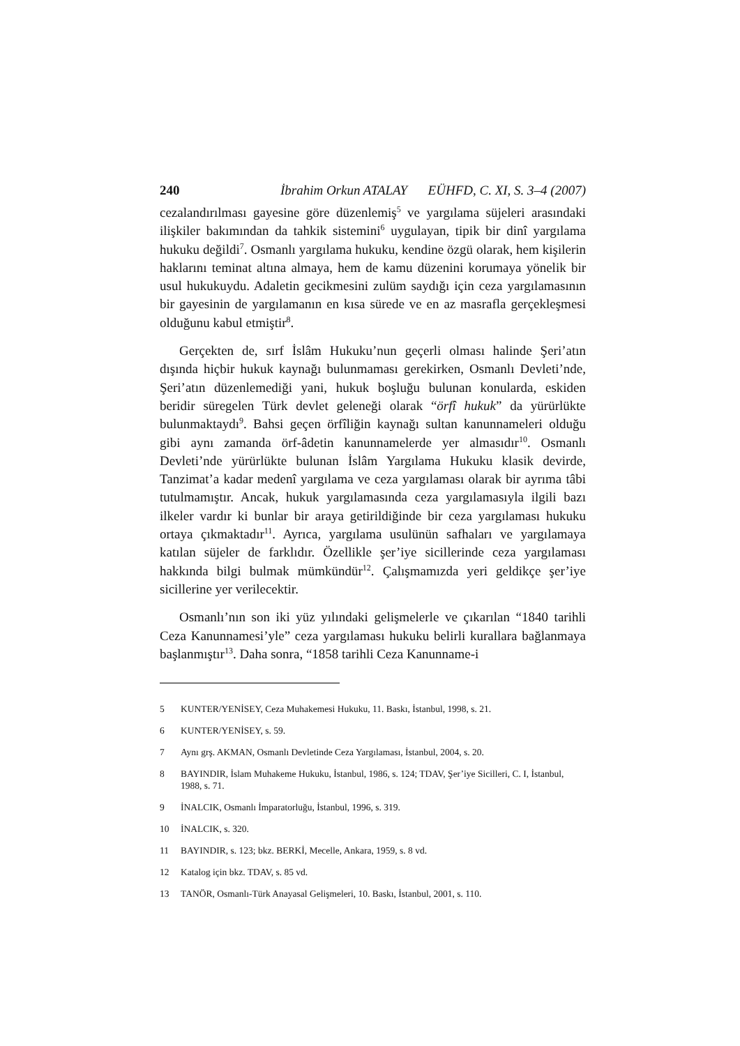240 İbrahim Orkun ATALAY EÜHFD, C. XI, S. 3–4 (2007)
cezalandırılması gayesine göre düzenlemiş<sup>5</sup> ve yargılama süjeleri arasındaki ilişkiler bakımından da tahkik sistemini<sup>6</sup> uygulayan, tipik bir dinî yargılama hukuku değildi<sup>7</sup>. Osmanlı yargılama hukuku, kendine özgü olarak, hem kişilerin haklarını teminat altına almaya, hem de kamu düzenini korumaya yönelik bir usul hukukuydu. Adaletin gecikmesini zulüm saydığı için ceza yargılamasının bir gayesinin de yargılamanın en kısa sürede ve en az masrafla gerçekleşmesi olduğunu kabul etmiştir<sup>8</sup>.
Gerçekten de, sırf İslâm Hukuku’nun geçerli olması halinde Şeri’atın dışında hiçbir hukuk kaynağı bulunmaması gerekirken, Osmanlı Devleti’nde, Şeri’atın düzenlemediği yani, hukuk boşluğu bulunan konularda, eskiden beridir süregelen Türk devlet geleneği olarak “örfî hukuk” da yürürlükte bulunmaktaydı<sup>9</sup>. Bahsi geçen örfîliğin kaynağı sultan kanunnameleri olduğu gibi aynı zamanda örf-âdetin kanunnamelerde yer almasıdır<sup>10</sup>. Osmanlı Devleti’nde yürürlükte bulunan İslâm Yargılama Hukuku klasik devirde, Tanzimat’a kadar medenî yargılama ve ceza yargılaması olarak bir ayrıma tâbi tutulmamıştır. Ancak, hukuk yargılamasında ceza yargılamasıyla ilgili bazı ilkeler vardır ki bunlar bir araya getirildiğinde bir ceza yargılaması hukuku ortaya çıkmaktadır<sup>11</sup>. Ayrıca, yargılama usulünün safhaları ve yargılamaya katılan süjeler de farklıdır. Özellikle şer’iye sicillerinde ceza yargılaması hakkında bilgi bulmak mümkündür<sup>12</sup>. Çalışmamızda yeri geldikçe şer’iye sicillerine yer verilecektir.
Osmanlı’nın son iki yüz yılındaki gelişmelerle ve çıkarılan “1840 tarihli Ceza Kanunnamesi’yle” ceza yargılaması hukuku belirli kurallara bağlanmaya başlanmıştır<sup>13</sup>. Daha sonra, “1858 tarihli Ceza Kanunname-i
5 KUNTER/YENİSEY, Ceza Muhakemesi Hukuku, 11. Baskı, İstanbul, 1998, s. 21.
6 KUNTER/YENİSEY, s. 59.
7 Aynı grş. AKMAN, Osmanlı Devletinde Ceza Yargılaması, İstanbul, 2004, s. 20.
8 BAYINDIR, İslam Muhakeme Hukuku, İstanbul, 1986, s. 124; TDAV, Şer’iye Sicilleri, C. I, İstanbul, 1988, s. 71.
9 İNALCIK, Osmanlı İmparatorluğu, İstanbul, 1996, s. 319.
10 İNALCIK, s. 320.
11 BAYINDIR, s. 123; bkz. BERKİ, Mecelle, Ankara, 1959, s. 8 vd.
12 Katalog için bkz. TDAV, s. 85 vd.
13 TANÖR, Osmanlı-Türk Anayasal Gelişmeleri, 10. Baskı, İstanbul, 2001, s. 110.